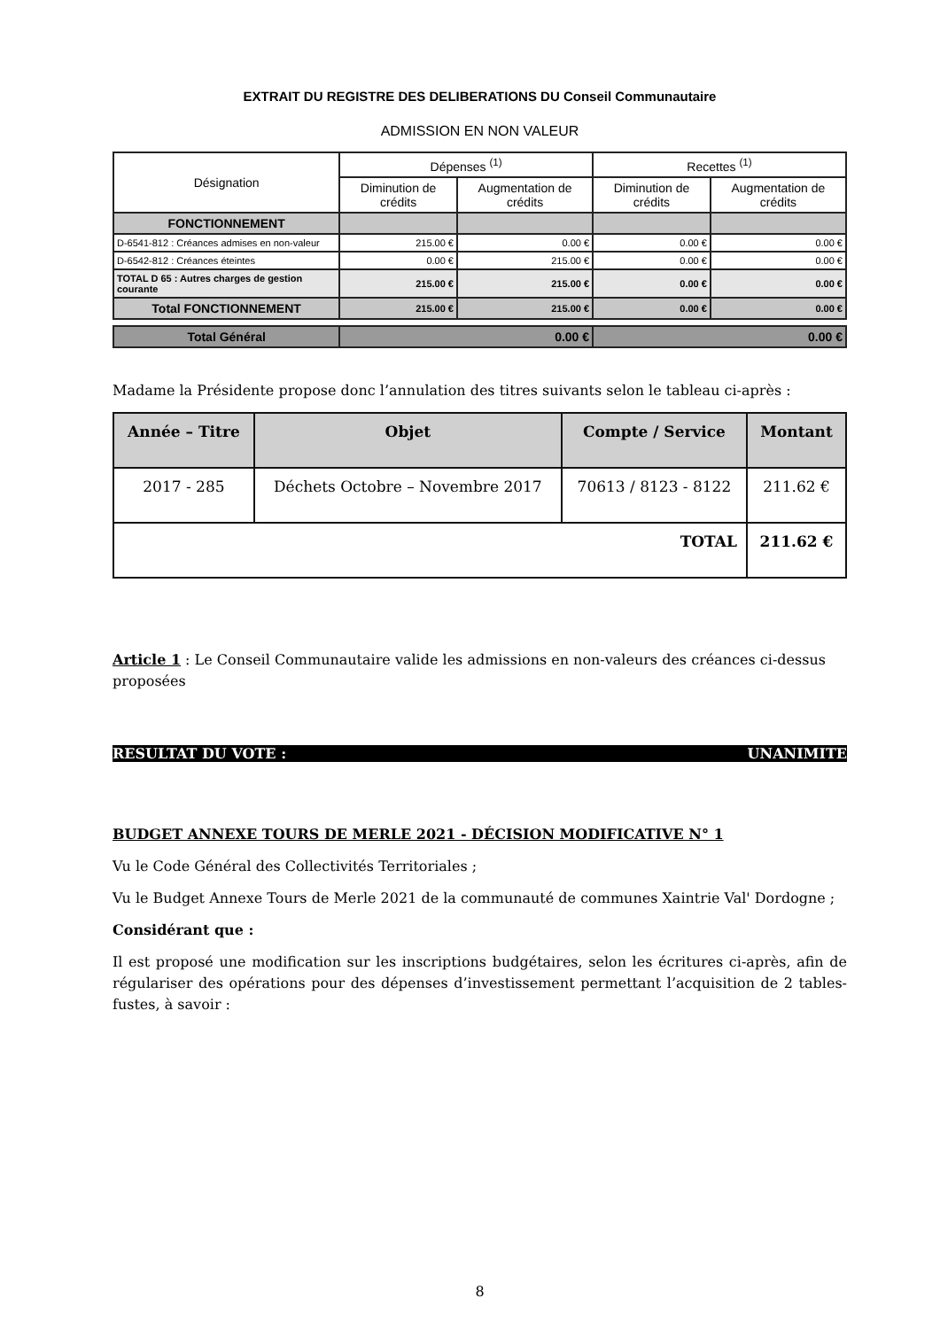EXTRAIT DU REGISTRE DES DELIBERATIONS DU Conseil Communautaire
ADMISSION EN NON VALEUR
| Désignation | Dépenses <sup>(1)</sup> | | Recettes <sup>(1)</sup> | |
| --- | --- | --- | --- | --- |
| | Diminution de crédits | Augmentation de crédits | Diminution de crédits | Augmentation de crédits |
| FONCTIONNEMENT | | | | |
| D-6541-812 : Créances admises en non-valeur | 215.00 € | 0.00 € | 0.00 € | 0.00 € |
| D-6542-812 : Créances éteintes | 0.00 € | 215.00 € | 0.00 € | 0.00 € |
| TOTAL D 65 : Autres charges de gestion courante | 215.00 € | 215.00 € | 0.00 € | 0.00 € |
| Total FONCTIONNEMENT | 215.00 € | 215.00 € | 0.00 € | 0.00 € |
| Total Général | 0.00 € | | 0.00 € | |
Madame la Présidente propose donc l’annulation des titres suivants selon le tableau ci-après :
| Année – Titre | Objet | Compte / Service | Montant |
| --- | --- | --- | --- |
| 2017 - 285 | Déchets Octobre – Novembre 2017 | 70613 / 8123 - 8122 | 211.62 € |
| TOTAL | | | 211.62 € |
Article 1 : Le Conseil Communautaire valide les admissions en non-valeurs des créances ci-dessus proposées
RESULTAT DU VOTE : UNANIMITE
BUDGET ANNEXE TOURS DE MERLE 2021 - DÉCISION MODIFICATIVE N° 1
Vu le Code Général des Collectivités Territoriales ;
Vu le Budget Annexe Tours de Merle 2021 de la communauté de communes Xaintrie Val' Dordogne ;
Considérant que :
Il est proposé une modification sur les inscriptions budgétaires, selon les écritures ci-après, afin de régulariser des opérations pour des dépenses d’investissement permettant l’acquisition de 2 tables-fustes, à savoir :
8